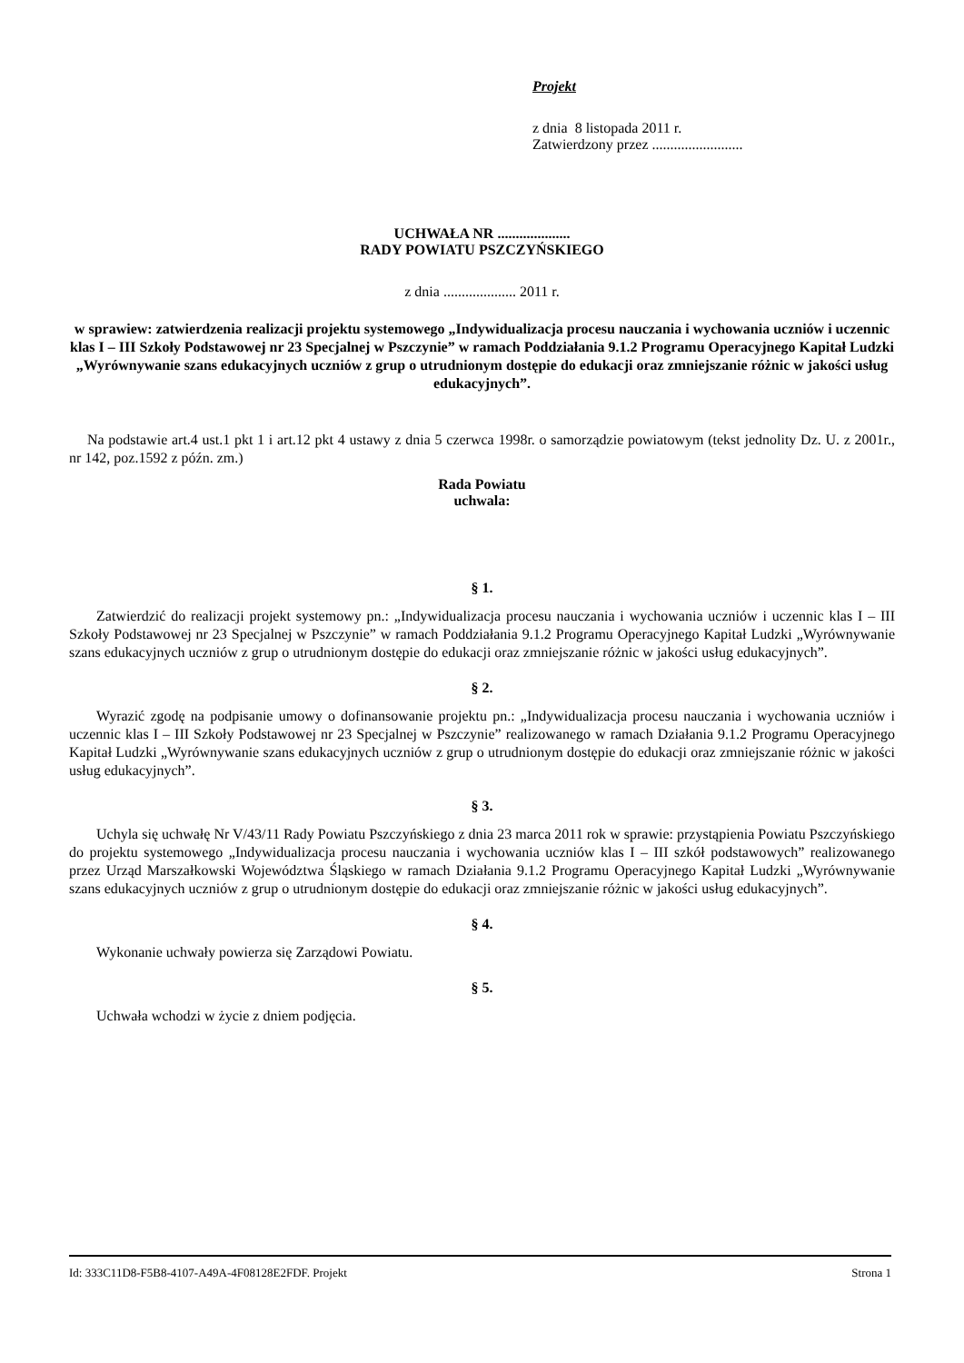Projekt
z dnia 8 listopada 2011 r.
Zatwierdzony przez .........................
UCHWAŁA NR ....................
RADY POWIATU PSZCZYŃSKIEGO
z dnia .................... 2011 r.
w sprawiew: zatwierdzenia realizacji projektu systemowego „Indywidualizacja procesu nauczania i wychowania uczniów i uczennic klas I – III Szkoły Podstawowej nr 23 Specjalnej w Pszczynie” w ramach Poddziałania 9.1.2 Programu Operacyjnego Kapitał Ludzki „Wyrównywanie szans edukacyjnych uczniów z grup o utrudnionym dostępie do edukacji oraz zmniejszanie różnic w jakości usług edukacyjnych”.
Na podstawie art.4 ust.1 pkt 1 i art.12 pkt 4 ustawy z dnia 5 czerwca 1998r. o samorządzie powiatowym (tekst jednolity Dz. U. z 2001r., nr 142, poz.1592 z późn. zm.)
Rada Powiatu
uchwala:
§ 1.
Zatwierdzić do realizacji projekt systemowy pn.: „Indywidualizacja procesu nauczania i wychowania uczniów i uczennic klas I – III Szkoły Podstawowej nr 23 Specjalnej w Pszczynie” w ramach Poddziałania 9.1.2 Programu Operacyjnego Kapitał Ludzki „Wyrównywanie szans edukacyjnych uczniów z grup o utrudnionym dostępie do edukacji oraz zmniejszanie różnic w jakości usług edukacyjnych”.
§ 2.
Wyrazić zgodę na podpisanie umowy o dofinansowanie projektu pn.: „Indywidualizacja procesu nauczania i wychowania uczniów i uczennic klas I – III Szkoły Podstawowej nr 23 Specjalnej w Pszczynie” realizowanego w ramach Działania 9.1.2 Programu Operacyjnego Kapitał Ludzki „Wyrównywanie szans edukacyjnych uczniów z grup o utrudnionym dostępie do edukacji oraz zmniejszanie różnic w jakości usług edukacyjnych”.
§ 3.
Uchyla się uchwałę Nr V/43/11 Rady Powiatu Pszczyńskiego z dnia 23 marca 2011 rok w sprawie: przystąpienia Powiatu Pszczyńskiego do projektu systemowego „Indywidualizacja procesu nauczania i wychowania uczniów klas I – III szkół podstawowych” realizowanego przez Urząd Marszałkowski Województwa Śląskiego w ramach Działania 9.1.2 Programu Operacyjnego Kapitał Ludzki „Wyrównywanie szans edukacyjnych uczniów z grup o utrudnionym dostępie do edukacji oraz zmniejszanie różnic w jakości usług edukacyjnych”.
§ 4.
Wykonanie uchwały powierza się Zarządowi Powiatu.
§ 5.
Uchwała wchodzi w życie z dniem podjęcia.
Id: 333C11D8-F5B8-4107-A49A-4F08128E2FDF. Projekt Strona 1